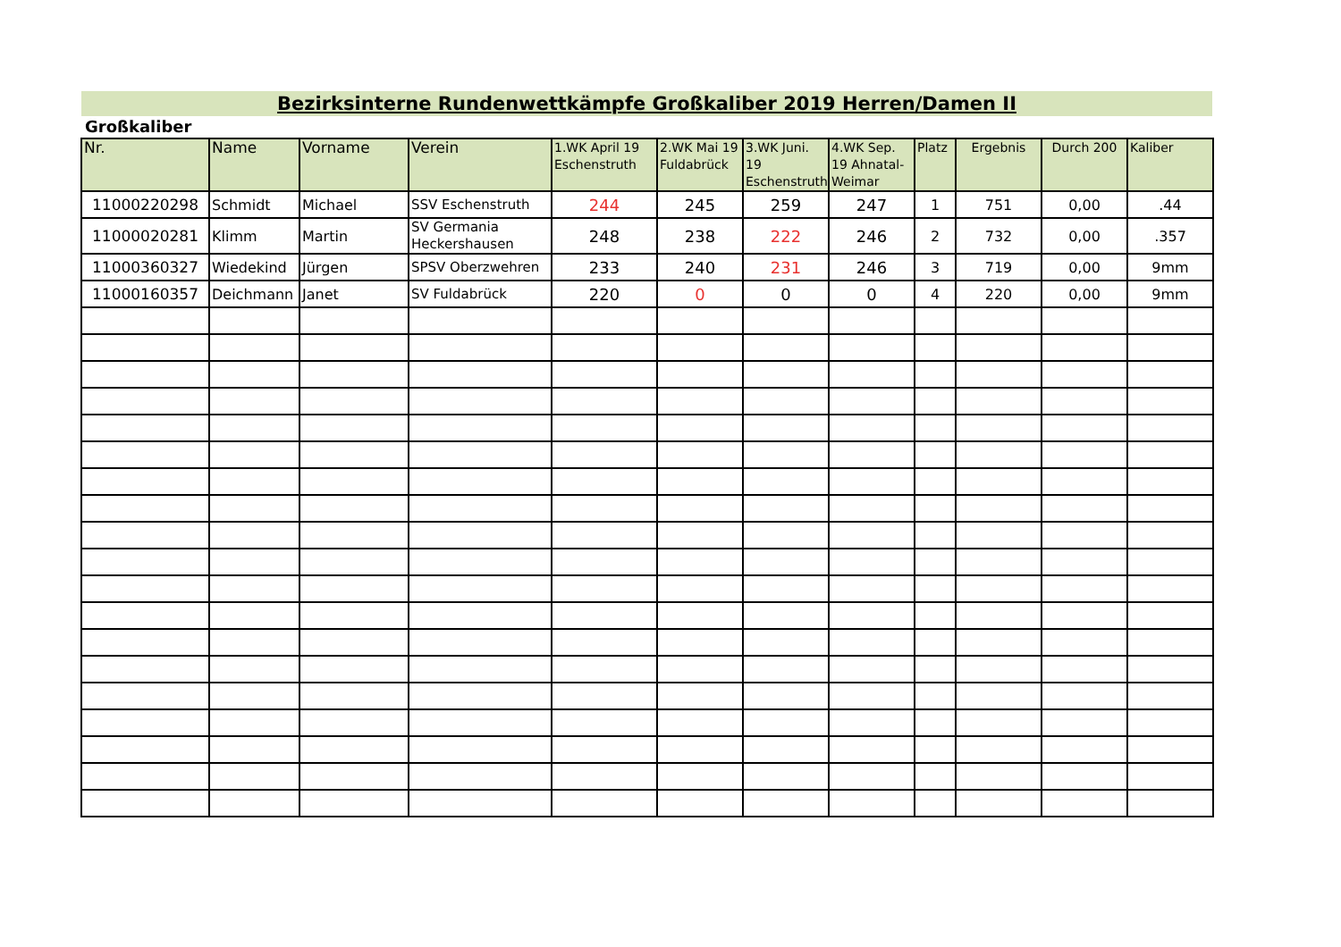Bezirksinterne Rundenwettkämpfe Großkaliber 2019 Herren/Damen II
Großkaliber
| Nr. | Name | Vorname | Verein | 1.WK April 19 Eschenstruth | 2.WK Mai 19 Fuldabrück | 3.WK Juni. 19 Eschenstruth | 4.WK Sep. 19 Ahnatal-Weimar | Platz | Ergebnis | Durch 200 | Kaliber |
| --- | --- | --- | --- | --- | --- | --- | --- | --- | --- | --- | --- |
| 11000220298 | Schmidt | Michael | SSV Eschenstruth | 244 | 245 | 259 | 247 | 1 | 751 | 0,00 | .44 |
| 11000020281 | Klimm | Martin | SV Germania Heckershausen | 248 | 238 | 222 | 246 | 2 | 732 | 0,00 | .357 |
| 11000360327 | Wiedekind | Jürgen | SPSV Oberzwehren | 233 | 240 | 231 | 246 | 3 | 719 | 0,00 | 9mm |
| 11000160357 | Deichmann | Janet | SV Fuldabrück | 220 | 0 | 0 | 0 | 4 | 220 | 0,00 | 9mm |